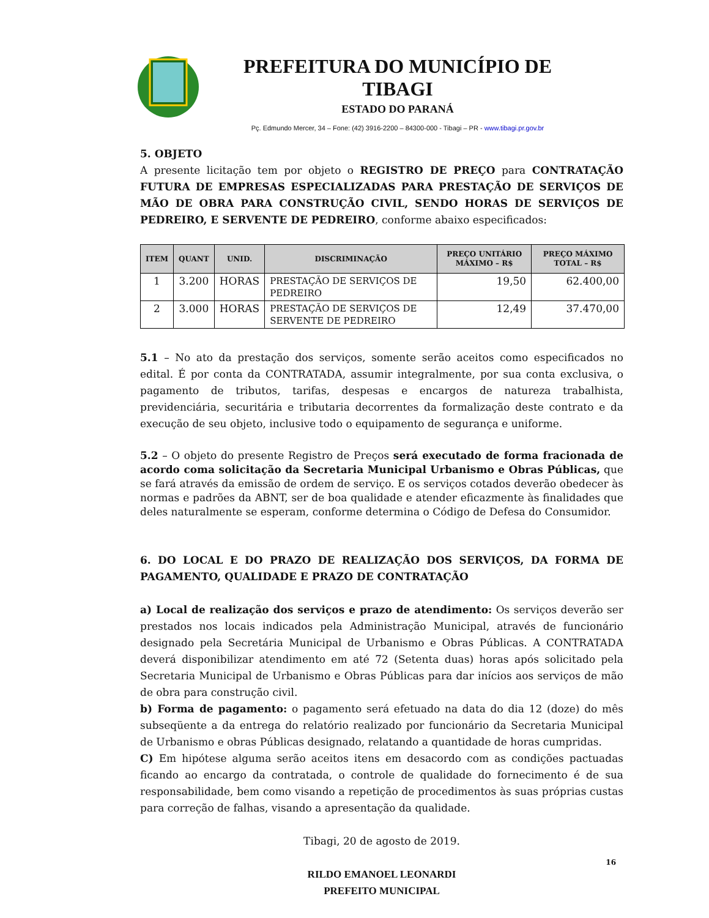PREFEITURA DO MUNICÍPIO DE TIBAGI
ESTADO DO PARANÁ
Pç. Edmundo Mercer, 34 – Fone: (42) 3916-2200 – 84300-000 - Tibagi – PR - www.tibagi.pr.gov.br
5. OBJETO
A presente licitação tem por objeto o REGISTRO DE PREÇO para CONTRATAÇÃO FUTURA DE EMPRESAS ESPECIALIZADAS PARA PRESTAÇÃO DE SERVIÇOS DE MÃO DE OBRA PARA CONSTRUÇÃO CIVIL, SENDO HORAS DE SERVIÇOS DE PEDREIRO, E SERVENTE DE PEDREIRO, conforme abaixo especificados:
| ITEM | QUANT | UNID. | DISCRIMINAÇÃO | PREÇO UNITÁRIO MÁXIMO – R$ | PREÇO MÁXIMO TOTAL – R$ |
| --- | --- | --- | --- | --- | --- |
| 1 | 3.200 | HORAS | PRESTAÇÃO DE SERVIÇOS DE PEDREIRO | 19,50 | 62.400,00 |
| 2 | 3.000 | HORAS | PRESTAÇÃO DE SERVIÇOS DE SERVENTE DE PEDREIRO | 12,49 | 37.470,00 |
5.1 – No ato da prestação dos serviços, somente serão aceitos como especificados no edital. É por conta da CONTRATADA, assumir integralmente, por sua conta exclusiva, o pagamento de tributos, tarifas, despesas e encargos de natureza trabalhista, previdenciária, securitária e tributaria decorrentes da formalização deste contrato e da execução de seu objeto, inclusive todo o equipamento de segurança e uniforme.
5.2 – O objeto do presente Registro de Preços será executado de forma fracionada de acordo coma solicitação da Secretaria Municipal Urbanismo e Obras Públicas, que se fará através da emissão de ordem de serviço. E os serviços cotados deverão obedecer às normas e padrões da ABNT, ser de boa qualidade e atender eficazmente às finalidades que deles naturalmente se esperam, conforme determina o Código de Defesa do Consumidor.
6. DO LOCAL E DO PRAZO DE REALIZAÇÃO DOS SERVIÇOS, DA FORMA DE PAGAMENTO, QUALIDADE E PRAZO DE CONTRATAÇÃO
a) Local de realização dos serviços e prazo de atendimento: Os serviços deverão ser prestados nos locais indicados pela Administração Municipal, através de funcionário designado pela Secretária Municipal de Urbanismo e Obras Públicas. A CONTRATADA deverá disponibilizar atendimento em até 72 (Setenta duas) horas após solicitado pela Secretaria Municipal de Urbanismo e Obras Públicas para dar inícios aos serviços de mão de obra para construção civil.
b) Forma de pagamento: o pagamento será efetuado na data do dia 12 (doze) do mês subseqüente a da entrega do relatório realizado por funcionário da Secretaria Municipal de Urbanismo e obras Públicas designado, relatando a quantidade de horas cumpridas.
C) Em hipótese alguma serão aceitos itens em desacordo com as condições pactuadas ficando ao encargo da contratada, o controle de qualidade do fornecimento é de sua responsabilidade, bem como visando a repetição de procedimentos às suas próprias custas para correção de falhas, visando a apresentação da qualidade.
Tibagi, 20 de agosto de 2019.
RILDO EMANOEL LEONARDI
PREFEITO MUNICIPAL
16